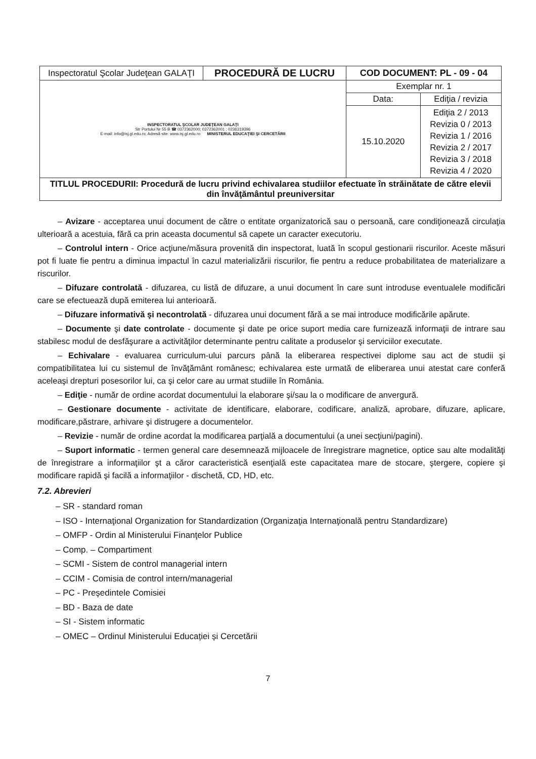| Inspectoratul Şcolar Judeţean GALAŢI | PROCEDURĂ DE LUCRU | COD DOCUMENT: PL - 09 - 04 | |
| INSPECTORATUL ŞCOLAR JUDEŢEAN GALAŢI Str Portului Nr 55 B ☎ 0372362000; 0372362001 ; 0236319396 E-mail: info@isj.gl.edu.ro; Adresă site: www.isj.gl.edu.ro MINISTERUL EDUCAŢIEI ŞI CERCETĂRII | | Exemplar nr. 1 | |
| | | Data: | Ediţia / revizia |
| | | 15.10.2020 | Ediţia 2 / 2013 Revizia 0 / 2013 Revizia 1 / 2016 Revizia 2 / 2017 Revizia 3 / 2018 Revizia 4 / 2020 |
| TITLUL PROCEDURII: Procedură de lucru privind echivalarea studiilor efectuate în străinătate de către elevii din învăţământul preuniversitar | | | |
– Avizare - acceptarea unui document de către o entitate organizatorică sau o persoană, care condiţionează circulaţia ulterioară a acestuia, fără ca prin aceasta documentul să capete un caracter executoriu.
– Controlul intern - Orice acţiune/măsura provenită din inspectorat, luată în scopul gestionarii riscurilor. Aceste măsuri pot fi luate fie pentru a diminua impactul în cazul materializării riscurilor, fie pentru a reduce probabilitatea de materializare a riscurilor.
– Difuzare controlată - difuzarea, cu listă de difuzare, a unui document în care sunt introduse eventualele modificări care se efectuează după emiterea lui anterioară.
– Difuzare informativă şi necontrolată - difuzarea unui document fără a se mai introduce modificările apărute.
– Documente şi date controlate - documente şi date pe orice suport media care furnizează informaţii de intrare sau stabilesc modul de desfăşurare a activităţilor determinante pentru calitate a produselor şi serviciilor executate.
– Echivalare - evaluarea curriculum-ului parcurs până la eliberarea respectivei diplome sau act de studii şi compatibilitatea lui cu sistemul de învăţământ românesc; echivalarea este urmată de eliberarea unui atestat care conferă aceleaşi drepturi posesorilor lui, ca şi celor care au urmat studiile în România.
– Ediţie - număr de ordine acordat documentului la elaborare şi/sau la o modificare de anvergură.
– Gestionare documente - activitate de identificare, elaborare, codificare, analiză, aprobare, difuzare, aplicare, modificare,păstrare, arhivare şi distrugere a documentelor.
– Revizie - număr de ordine acordat la modificarea parţială a documentului (a unei secţiuni/pagini).
– Suport informatic - termen general care desemnează mijloacele de înregistrare magnetice, optice sau alte modalităţi de înregistrare a informaţiilor şt a căror caracteristică esenţială este capacitatea mare de stocare, ştergere, copiere şi modificare rapidă şi facilă a informaţiilor - dischetă, CD, HD, etc.
7.2. Abrevieri
– SR - standard roman
– ISO - Internaţional Organization for Standardization (Organizaţia Internaţională pentru Standardizare)
– OMFP - Ordin al Ministerului Finanţelor Publice
– Comp. – Compartiment
– SCMI - Sistem de control managerial intern
– CCIM - Comisia de control intern/managerial
– PC - Preşedintele Comisiei
– BD - Baza de date
– SI - Sistem informatic
– OMEC – Ordinul Ministerului Educației și Cercetării
7